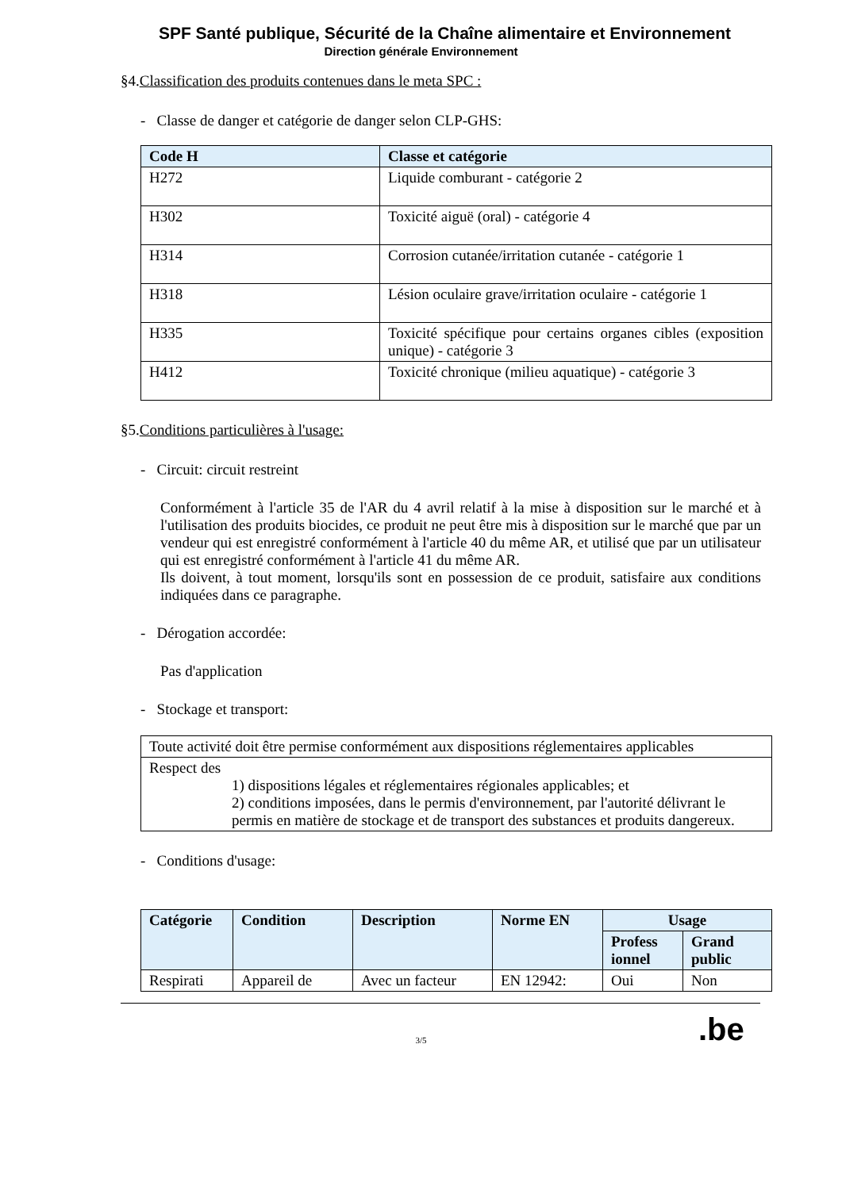SPF Santé publique, Sécurité de la Chaîne alimentaire et Environnement
Direction générale Environnement
§4.Classification des produits contenues dans le meta SPC :
- Classe de danger et catégorie de danger selon CLP-GHS:
| Code H | Classe et catégorie |
| --- | --- |
| H272 | Liquide comburant - catégorie 2 |
| H302 | Toxicité aiguë (oral) - catégorie 4 |
| H314 | Corrosion cutanée/irritation cutanée - catégorie 1 |
| H318 | Lésion oculaire grave/irritation oculaire - catégorie 1 |
| H335 | Toxicité spécifique pour certains organes cibles (exposition unique) - catégorie 3 |
| H412 | Toxicité chronique (milieu aquatique) - catégorie 3 |
§5.Conditions particulières à l'usage:
- Circuit: circuit restreint
Conformément à l'article 35 de l'AR du 4 avril relatif à la mise à disposition sur le marché et à l'utilisation des produits biocides, ce produit ne peut être mis à disposition sur le marché que par un vendeur qui est enregistré conformément à l'article 40 du même AR, et utilisé que par un utilisateur qui est enregistré conformément à l'article 41 du même AR.
Ils doivent, à tout moment, lorsqu'ils sont en possession de ce produit, satisfaire aux conditions indiquées dans ce paragraphe.
- Dérogation accordée:
Pas d'application
- Stockage et transport:
| Toute activité doit être permise conformément aux dispositions réglementaires applicables |
| Respect des 1) dispositions légales et réglementaires régionales applicables; et 2) conditions imposées, dans le permis d'environnement, par l'autorité délivrant le permis en matière de stockage et de transport des substances et produits dangereux. |
- Conditions d'usage:
| Catégorie | Condition | Description | Norme EN | Usage | |
| --- | --- | --- | --- | --- | --- |
| | | | | Profess ionnel | Grand public |
| Respirati | Appareil de | Avec un facteur | EN 12942: | Oui | Non |
3/5 .be